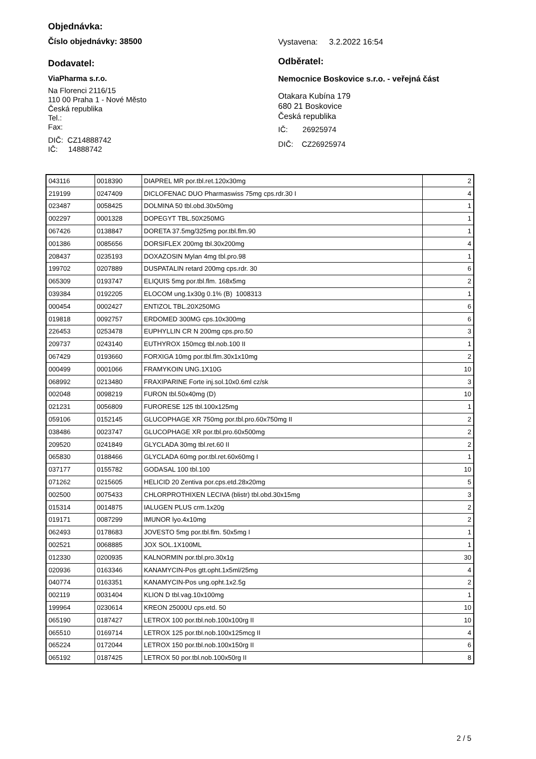Objednávka:
Číslo objednávky: 38500
Vystavena: 3.2.2022 16:54
Dodavatel:
Odběratel:
ViaPharma s.r.o.
Na Florenci 2116/15
110 00 Praha 1 - Nové Město
Česká republika
Tel.:
Fax:
DIČ: CZ14888742
IČ: 14888742
Nemocnice Boskovice s.r.o. - veřejná část
Otakara Kubína 179
680 21 Boskovice
Česká republika
IČ: 26925974
DIČ: CZ26925974
| 043116 | 0018390 | DIAPREL MR por.tbl.ret.120x30mg | 2 |
| 219199 | 0247409 | DICLOFENAC DUO Pharmaswiss 75mg cps.rdr.30 I | 4 |
| 023487 | 0058425 | DOLMINA 50 tbl.obd.30x50mg | 1 |
| 002297 | 0001328 | DOPEGYT TBL.50X250MG | 1 |
| 067426 | 0138847 | DORETA 37.5mg/325mg por.tbl.flm.90 | 1 |
| 001386 | 0085656 | DORSIFLEX 200mg tbl.30x200mg | 4 |
| 208437 | 0235193 | DOXAZOSIN Mylan 4mg tbl.pro.98 | 1 |
| 199702 | 0207889 | DUSPATALIN retard 200mg cps.rdr. 30 | 6 |
| 065309 | 0193747 | ELIQUIS 5mg por.tbl.flm. 168x5mg | 2 |
| 039384 | 0192205 | ELOCOM ung.1x30g 0.1% (B) 1008313 | 1 |
| 000454 | 0002427 | ENTIZOL TBL.20X250MG | 6 |
| 019818 | 0092757 | ERDOMED 300MG cps.10x300mg | 6 |
| 226453 | 0253478 | EUPHYLLIN CR N 200mg cps.pro.50 | 3 |
| 209737 | 0243140 | EUTHYROX 150mcg tbl.nob.100 II | 1 |
| 067429 | 0193660 | FORXIGA 10mg por.tbl.flm.30x1x10mg | 2 |
| 000499 | 0001066 | FRAMYKOIN UNG.1X10G | 10 |
| 068992 | 0213480 | FRAXIPARINE Forte inj.sol.10x0.6ml cz/sk | 3 |
| 002048 | 0098219 | FURON tbl.50x40mg (D) | 10 |
| 021231 | 0056809 | FURORESE 125 tbl.100x125mg | 1 |
| 059106 | 0152145 | GLUCOPHAGE XR 750mg por.tbl.pro.60x750mg II | 2 |
| 038486 | 0023747 | GLUCOPHAGE XR por.tbl.pro.60x500mg | 2 |
| 209520 | 0241849 | GLYCLADA 30mg tbl.ret.60 II | 2 |
| 065830 | 0188466 | GLYCLADA 60mg por.tbl.ret.60x60mg I | 1 |
| 037177 | 0155782 | GODASAL 100 tbl.100 | 10 |
| 071262 | 0215605 | HELICID 20 Zentiva por.cps.etd.28x20mg | 5 |
| 002500 | 0075433 | CHLORPROTHIXEN LECIVA (blistr) tbl.obd.30x15mg | 3 |
| 015314 | 0014875 | IALUGEN PLUS crm.1x20g | 2 |
| 019171 | 0087299 | IMUNOR lyo.4x10mg | 2 |
| 062493 | 0178683 | JOVESTO 5mg por.tbl.flm. 50x5mg I | 1 |
| 002521 | 0068885 | JOX SOL.1X100ML | 1 |
| 012330 | 0200935 | KALNORMIN por.tbl.pro.30x1g | 30 |
| 020936 | 0163346 | KANAMYCIN-Pos gtt.opht.1x5ml/25mg | 4 |
| 040774 | 0163351 | KANAMYCIN-Pos ung.opht.1x2.5g | 2 |
| 002119 | 0031404 | KLION D tbl.vag.10x100mg | 1 |
| 199964 | 0230614 | KREON 25000U cps.etd. 50 | 10 |
| 065190 | 0187427 | LETROX 100 por.tbl.nob.100x100rg II | 10 |
| 065510 | 0169714 | LETROX 125 por.tbl.nob.100x125mcg II | 4 |
| 065224 | 0172044 | LETROX 150 por.tbl.nob.100x150rg II | 6 |
| 065192 | 0187425 | LETROX 50 por.tbl.nob.100x50rg II | 8 |
2 / 5